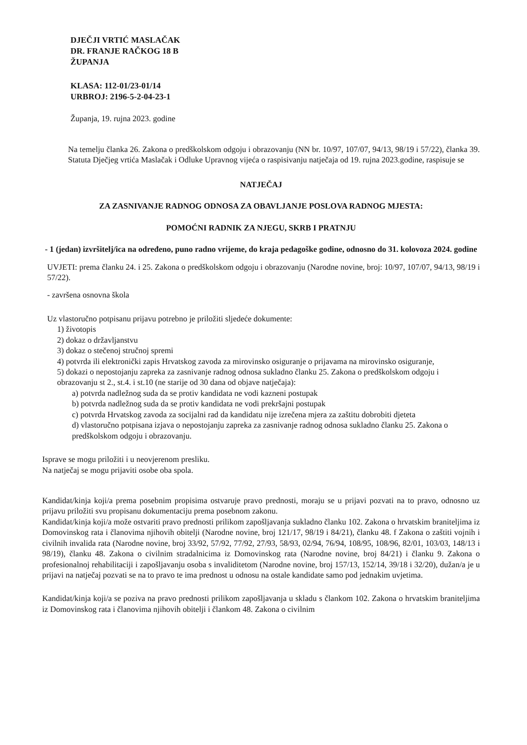DJEČJI VRTIĆ MASLAČAK
DR. FRANJE RAČKOG 18 B
ŽUPANJA
KLASA: 112-01/23-01/14
URBROJ: 2196-5-2-04-23-1
Županja, 19. rujna 2023. godine
Na temelju članka 26. Zakona o predškolskom odgoju i obrazovanju (NN br. 10/97, 107/07, 94/13, 98/19 i 57/22), članka 39. Statuta Dječjeg vrtića Maslačak i Odluke Upravnog vijeća o raspisivanju natječaja od 19. rujna 2023.godine, raspisuje se
NATJEČAJ
ZA ZASNIVANJE RADNOG ODNOSA ZA OBAVLJANJE POSLOVA RADNOG MJESTA:
POMOĆNI RADNIK ZA NJEGU, SKRB I PRATNJU
- 1 (jedan) izvršitelj/ica na određeno, puno radno vrijeme, do kraja pedagoške godine, odnosno do 31. kolovoza 2024. godine
UVJETI: prema članku 24. i 25. Zakona o predškolskom odgoju i obrazovanju (Narodne novine, broj: 10/97, 107/07, 94/13, 98/19 i 57/22).
- završena osnovna škola
Uz vlastoručno potpisanu prijavu potrebno je priložiti sljedeće dokumente:
1) životopis
2) dokaz o državljanstvu
3) dokaz o stečenoj stručnoj spremi
4) potvrda ili elektronički zapis Hrvatskog zavoda za mirovinsko osiguranje o prijavama na mirovinsko osiguranje,
5) dokazi o nepostojanju zapreka za zasnivanje radnog odnosa sukladno članku 25. Zakona o predškolskom odgoju i obrazovanju st 2., st.4. i st.10 (ne starije od 30 dana od objave natječaja):
a) potvrda nadležnog suda da se protiv kandidata ne vodi kazneni postupak
b) potvrda nadležnog suda da se protiv kandidata ne vodi prekršajni postupak
c) potvrda Hrvatskog zavoda za socijalni rad da kandidatu nije izrečena mjera za zaštitu dobrobiti djeteta
d) vlastoručno potpisana izjava o nepostojanju zapreka za zasnivanje radnog odnosa sukladno članku 25. Zakona o predškolskom odgoju i obrazovanju.
Isprave se mogu priložiti i u neovjerenom presliku.
Na natječaj se mogu prijaviti osobe oba spola.
Kandidat/kinja koji/a prema posebnim propisima ostvaruje pravo prednosti, moraju se u prijavi pozvati na to pravo, odnosno uz prijavu priložiti svu propisanu dokumentaciju prema posebnom zakonu.
Kandidat/kinja koji/a može ostvariti pravo prednosti prilikom zapošljavanja sukladno članku 102. Zakona o hrvatskim braniteljima iz Domovinskog rata i članovima njihovih obitelji (Narodne novine, broj 121/17, 98/19 i 84/21), članku 48. f Zakona o zaštiti vojnih i civilnih invalida rata (Narodne novine, broj 33/92, 57/92, 77/92, 27/93, 58/93, 02/94, 76/94, 108/95, 108/96, 82/01, 103/03, 148/13 i 98/19), članku 48. Zakona o civilnim stradalnicima iz Domovinskog rata (Narodne novine, broj 84/21) i članku 9. Zakona o profesionalnoj rehabilitaciji i zapošljavanju osoba s invaliditetom (Narodne novine, broj 157/13, 152/14, 39/18 i 32/20), dužan/a je u prijavi na natječaj pozvati se na to pravo te ima prednost u odnosu na ostale kandidate samo pod jednakim uvjetima.
Kandidat/kinja koji/a se poziva na pravo prednosti prilikom zapošljavanja u skladu s člankom 102. Zakona o hrvatskim braniteljima iz Domovinskog rata i članovima njihovih obitelji i člankom 48. Zakona o civilnim